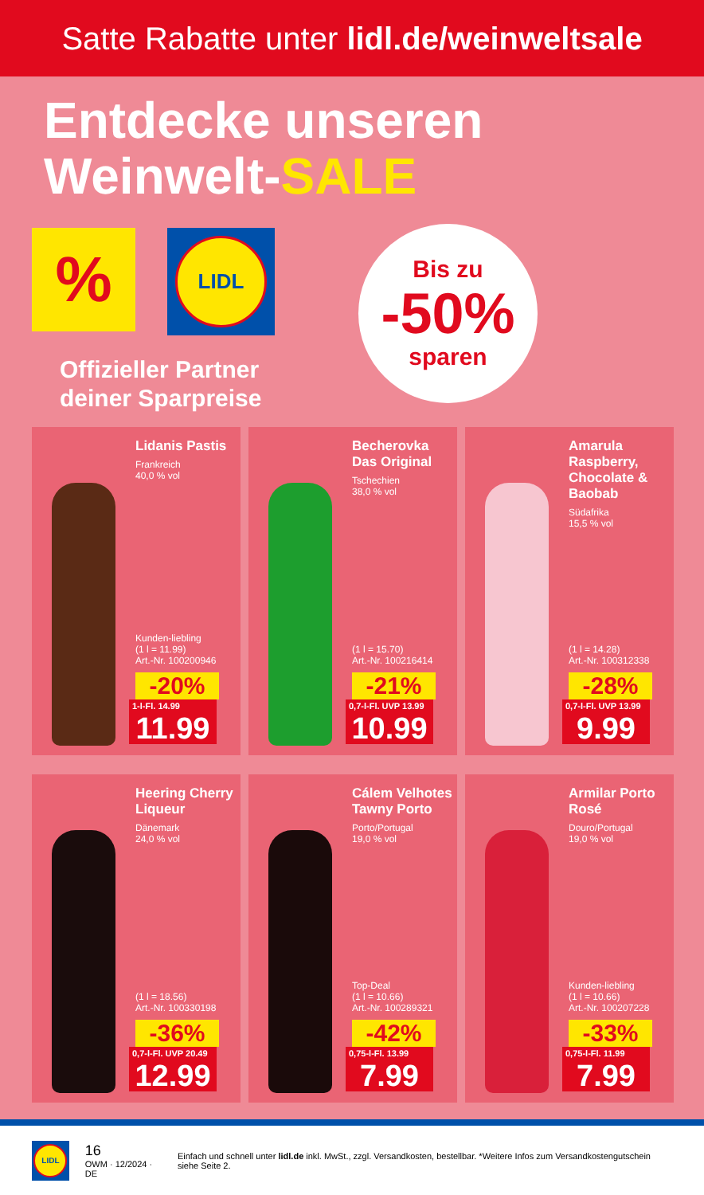Satte Rabatte unter lidl.de/weinweltsale
Entdecke unseren
Weinwelt-SALE
%
LIDL
Offizieller Partner
deiner Sparpreise
Bis zu
-50%
sparen
Lidanis Pastis
Frankreich
40,0 % vol
Kunden-liebling
(1 l = 11.99)
Art.-Nr. 100200946
-20%
1-l-Fl. 14.99
11.99
Becherovka Das Original
Tschechien
38,0 % vol
(1 l = 15.70)
Art.-Nr. 100216414
-21%
0,7-l-Fl. UVP 13.99
10.99
Amarula Raspberry, Chocolate & Baobab
Südafrika
15,5 % vol
(1 l = 14.28)
Art.-Nr. 100312338
-28%
0,7-l-Fl. UVP 13.99
9.99
Heering Cherry Liqueur
Dänemark
24,0 % vol
(1 l = 18.56)
Art.-Nr. 100330198
-36%
0,7-l-Fl. UVP 20.49
12.99
Cálem Velhotes Tawny Porto
Porto/Portugal
19,0 % vol
Top-Deal
(1 l = 10.66)
Art.-Nr. 100289321
-42%
0,75-l-Fl. 13.99
7.99
Armilar Porto Rosé
Douro/Portugal
19,0 % vol
Kunden-liebling
(1 l = 10.66)
Art.-Nr. 100207228
-33%
0,75-l-Fl. 11.99
7.99
LIDL
16
OWM · 12/2024 · DE
Einfach und schnell unter lidl.de inkl. MwSt., zzgl. Versandkosten, bestellbar. *Weitere Infos zum Versandkostengutschein siehe Seite 2.